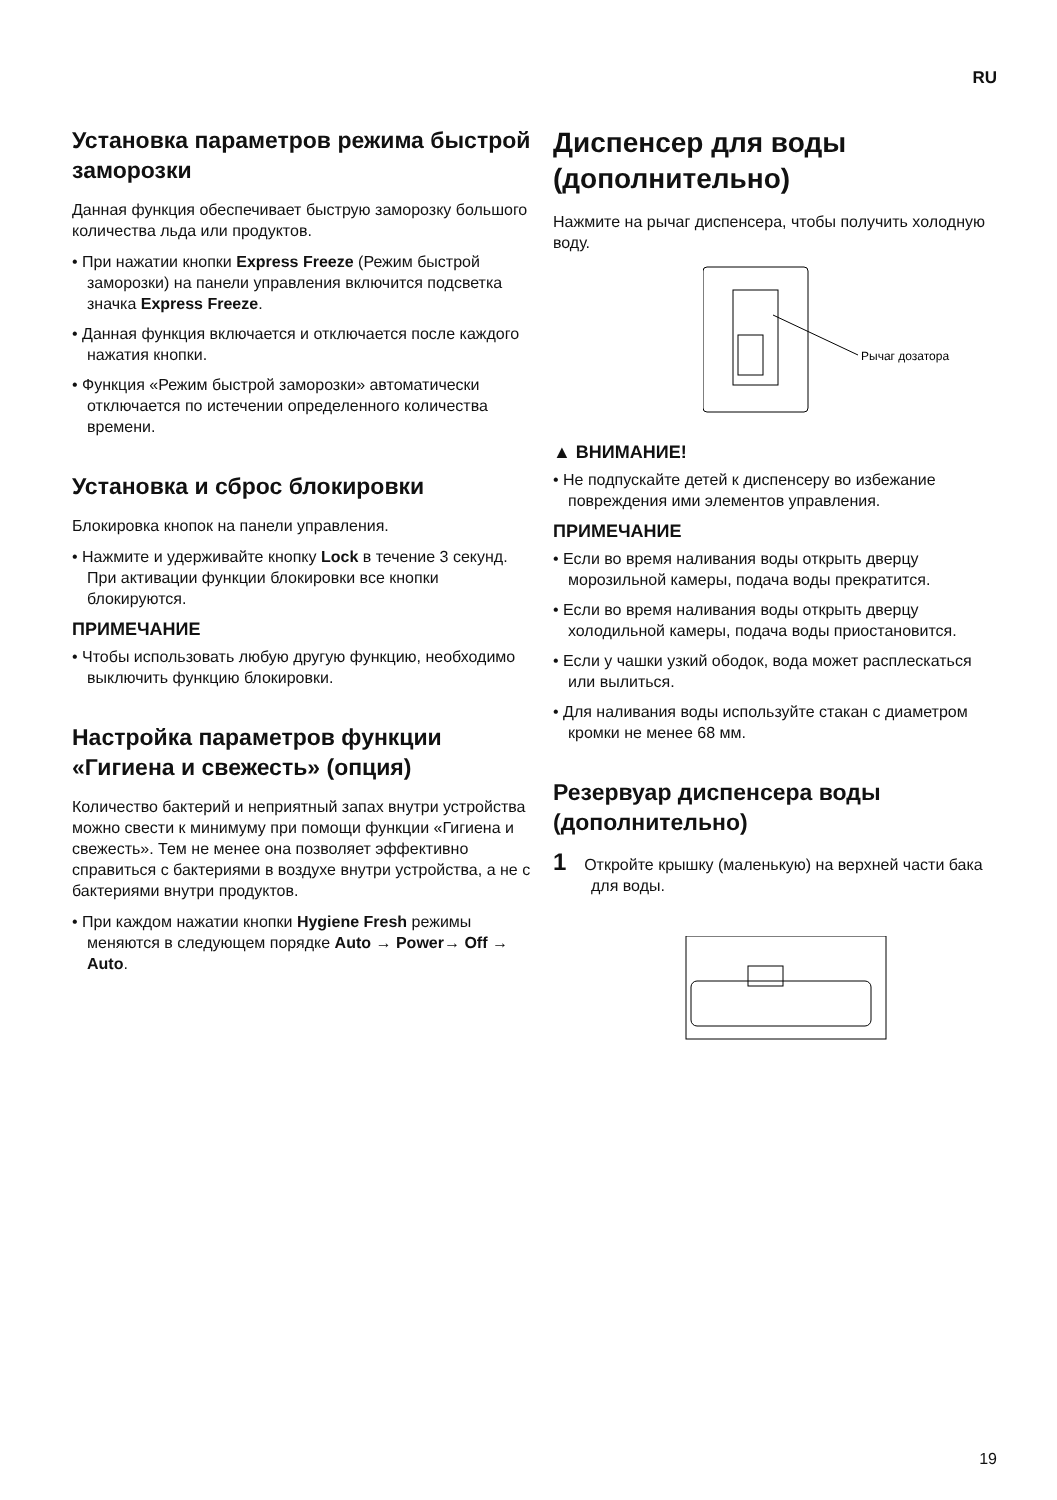RU
Установка параметров режима быстрой заморозки
Данная функция обеспечивает быструю заморозку большого количества льда или продуктов.
• При нажатии кнопки Express Freeze (Режим быстрой заморозки) на панели управления включится подсветка значка Express Freeze.
• Данная функция включается и отключается после каждого нажатия кнопки.
• Функция «Режим быстрой заморозки» автоматически отключается по истечении определенного количества времени.
Установка и сброс блокировки
Блокировка кнопок на панели управления.
• Нажмите и удерживайте кнопку Lock в течение 3 секунд. При активации функции блокировки все кнопки блокируются.
ПРИМЕЧАНИЕ
• Чтобы использовать любую другую функцию, необходимо выключить функцию блокировки.
Настройка параметров функции «Гигиена и свежесть» (опция)
Количество бактерий и неприятный запах внутри устройства можно свести к минимуму при помощи функции «Гигиена и свежесть». Тем не менее она позволяет эффективно справиться с бактериями в воздухе внутри устройства, а не с бактериями внутри продуктов.
• При каждом нажатии кнопки Hygiene Fresh режимы меняются в следующем порядке Auto → Power→ Off → Auto.
Диспенсер для воды (дополнительно)
Нажмите на рычаг диспенсера, чтобы получить холодную воду.
Рычаг дозатора
▲ ВНИМАНИЕ!
• Не подпускайте детей к диспенсеру во избежание повреждения ими элементов управления.
ПРИМЕЧАНИЕ
• Если во время наливания воды открыть дверцу морозильной камеры, подача воды прекратится.
• Если во время наливания воды открыть дверцу холодильной камеры, подача воды приостановится.
• Если у чашки узкий ободок, вода может расплескаться или вылиться.
• Для наливания воды используйте стакан с диаметром кромки не менее 68 мм.
Резервуар диспенсера воды (дополнительно)
1 Откройте крышку (маленькую) на верхней части бака для воды.
19